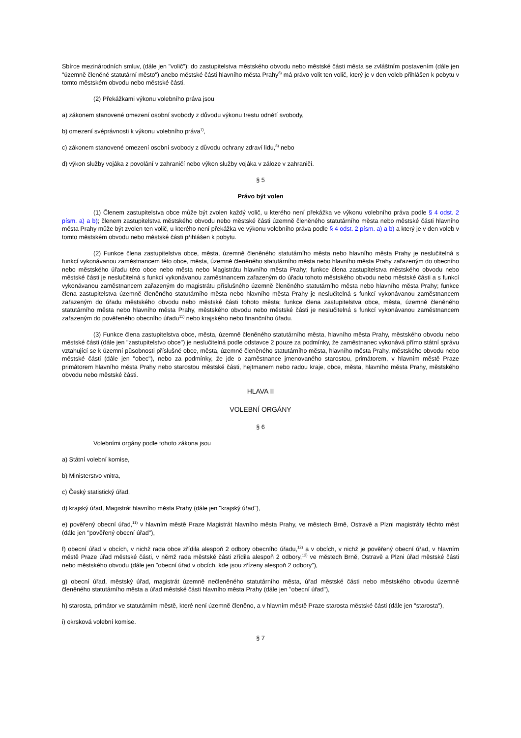Sbírce mezinárodních smluv, (dále jen "volič"); do zastupitelstva městského obvodu nebo městské části města se zvláštním postavením (dále jen "územně členěné statutární město") anebo městské části hlavního města Prahy<sup>6)</sup> má právo volit ten volič, který je v den voleb přihlášen k pobytu v tomto městském obvodu nebo městské části.
(2) Překážkami výkonu volebního práva jsou
a) zákonem stanovené omezení osobní svobody z důvodu výkonu trestu odnětí svobody,
b) omezení svéprávnosti k výkonu volebního práva<sup>7)</sup>,
c) zákonem stanovené omezení osobní svobody z důvodu ochrany zdraví lidu,<sup>8)</sup> nebo
d) výkon služby vojáka z povolání v zahraničí nebo výkon služby vojáka v záloze v zahraničí.
§ 5
Právo být volen
(1) Členem zastupitelstva obce může být zvolen každý volič, u kterého není překážka ve výkonu volebního práva podle § 4 odst. 2 písm. a) a b); členem zastupitelstva městského obvodu nebo městské části územně členěného statutárního města nebo městské části hlavního města Prahy může být zvolen ten volič, u kterého není překážka ve výkonu volebního práva podle § 4 odst. 2 písm. a) a b) a který je v den voleb v tomto městském obvodu nebo městské části přihlášen k pobytu.
(2) Funkce člena zastupitelstva obce, města, územně členěného statutárního města nebo hlavního města Prahy je neslučitelná s funkcí vykonávanou zaměstnancem této obce, města, územně členěného statutárního města nebo hlavního města Prahy zařazeným do obecního nebo městského úřadu této obce nebo města nebo Magistrátu hlavního města Prahy; funkce člena zastupitelstva městského obvodu nebo městské části je neslučitelná s funkcí vykonávanou zaměstnancem zařazeným do úřadu tohoto městského obvodu nebo městské části a s funkcí vykonávanou zaměstnancem zařazeným do magistrátu příslušného územně členěného statutárního města nebo hlavního města Prahy; funkce člena zastupitelstva územně členěného statutárního města nebo hlavního města Prahy je neslučitelná s funkcí vykonávanou zaměstnancem zařazeným do úřadu městského obvodu nebo městské části tohoto města; funkce člena zastupitelstva obce, města, územně členěného statutárního města nebo hlavního města Prahy, městského obvodu nebo městské části je neslučitelná s funkcí vykonávanou zaměstnancem zařazeným do pověřeného obecního úřadu<sup>11)</sup> nebo krajského nebo finančního úřadu.
(3) Funkce člena zastupitelstva obce, města, územně členěného statutárního města, hlavního města Prahy, městského obvodu nebo městské části (dále jen "zastupitelstvo obce") je neslučitelná podle odstavce 2 pouze za podmínky, že zaměstnanec vykonává přímo státní správu vztahující se k územní působnosti příslušné obce, města, územně členěného statutárního města, hlavního města Prahy, městského obvodu nebo městské části (dále jen "obec"), nebo za podmínky, že jde o zaměstnance jmenovaného starostou, primátorem, v hlavním městě Praze primátorem hlavního města Prahy nebo starostou městské části, hejtmanem nebo radou kraje, obce, města, hlavního města Prahy, městského obvodu nebo městské části.
HLAVA II
VOLEBNÍ ORGÁNY
§ 6
Volebními orgány podle tohoto zákona jsou
a) Státní volební komise,
b) Ministerstvo vnitra,
c) Český statistický úřad,
d) krajský úřad, Magistrát hlavního města Prahy (dále jen "krajský úřad"),
e) pověřený obecní úřad,<sup>11)</sup> v hlavním městě Praze Magistrát hlavního města Prahy, ve městech Brně, Ostravě a Plzni magistráty těchto měst (dále jen "pověřený obecní úřad"),
f) obecní úřad v obcích, v nichž rada obce zřídila alespoň 2 odbory obecního úřadu,<sup>12)</sup> a v obcích, v nichž je pověřený obecní úřad, v hlavním městě Praze úřad městské části, v němž rada městské části zřídila alespoň 2 odbory,<sup>12)</sup> ve městech Brně, Ostravě a Plzni úřad městské části nebo městského obvodu (dále jen "obecní úřad v obcích, kde jsou zřízeny alespoň 2 odbory"),
g) obecní úřad, městský úřad, magistrát územně nečleněného statutárního města, úřad městské části nebo městského obvodu územně členěného statutárního města a úřad městské části hlavního města Prahy (dále jen "obecní úřad"),
h) starosta, primátor ve statutárním městě, které není územně členěno, a v hlavním městě Praze starosta městské části (dále jen "starosta"),
i) okrsková volební komise.
§ 7